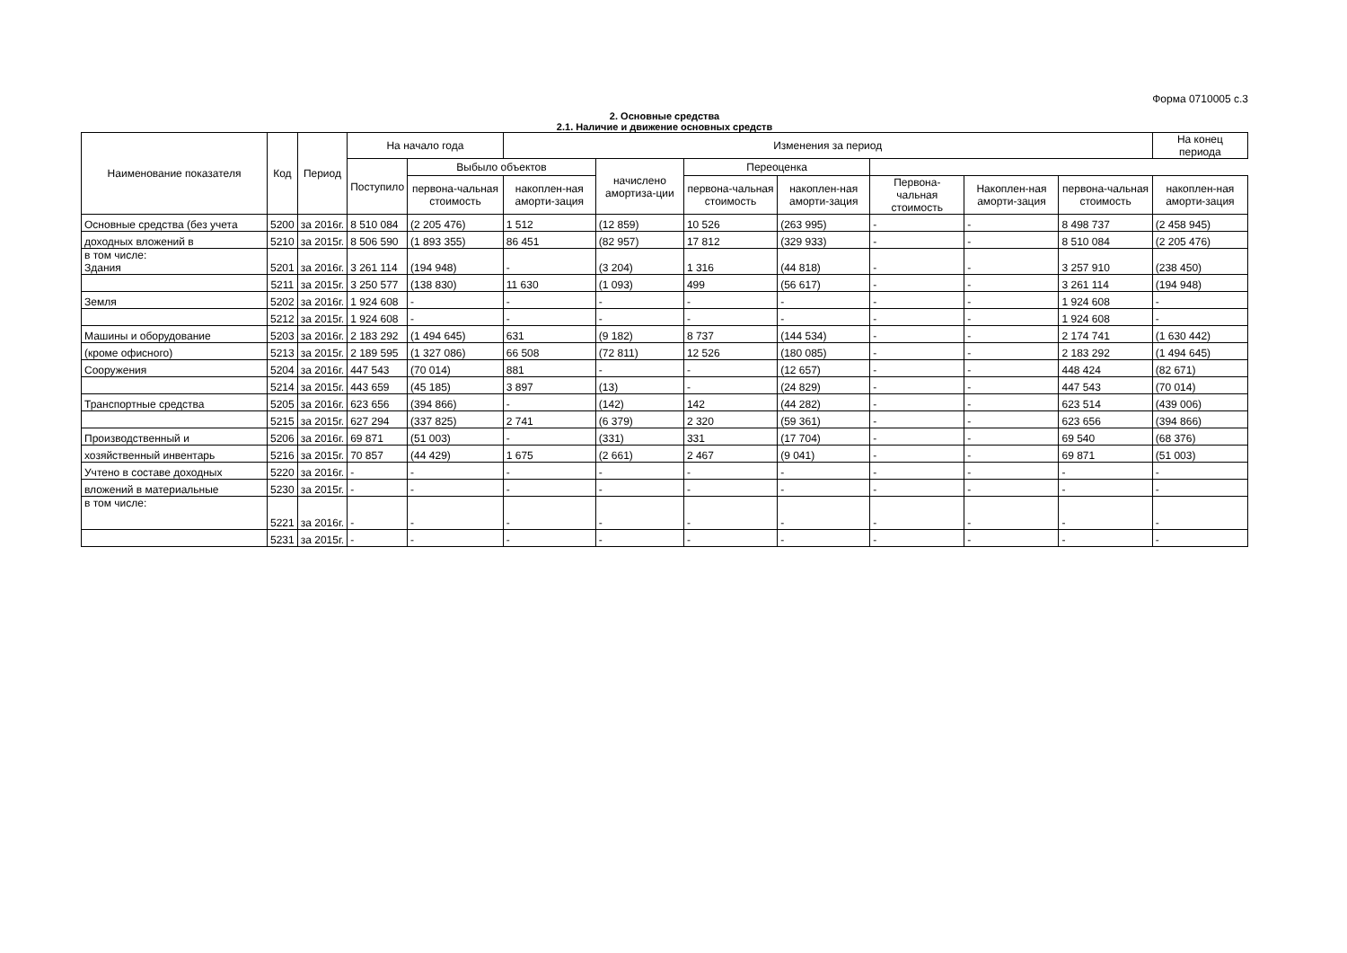Форма 0710005 с.3
2. Основные средства
2.1. Наличие и движение основных средств
| Наименование показателя | Код | Период | На начало года | | Изменения за период | | | | | | | На конец периода |
| --- | --- | --- | --- | --- | --- | --- | --- | --- | --- | --- | --- | --- |
| | | | Поступило | Выбыло объектов | | начислено амортиза-ции | Переоценка | | | | | |
| | | | | перво­на-чальная стоимость | накоплен-ная аморти-зация | | перво­на-чальная стоимость | накоплен-ная аморти-зация | Перво­на-чальная стоимость | Накоплен-ная аморти-зация | перво­на-чальная стоимость | накоплен-ная аморти-зация |
| Основные средства (без учета | 5200 | за 2016г. | 8 510 084 | (2 205 476) | 1 512 | (12 859) | 10 526 | (263 995) | - | - | 8 498 737 | (2 458 945) |
| доходных вложений в | 5210 | за 2015г. | 8 506 590 | (1 893 355) | 86 451 | (82 957) | 17 812 | (329 933) | - | - | 8 510 084 | (2 205 476) |
| в том числе: Здания | 5201 | за 2016г. | 3 261 114 | (194 948) | - | (3 204) | 1 316 | (44 818) | - | - | 3 257 910 | (238 450) |
| | 5211 | за 2015г. | 3 250 577 | (138 830) | 11 630 | (1 093) | 499 | (56 617) | - | - | 3 261 114 | (194 948) |
| Земля | 5202 | за 2016г. | 1 924 608 | - | - | - | - | - | - | - | 1 924 608 | - |
| | 5212 | за 2015г. | 1 924 608 | - | - | - | - | - | - | - | 1 924 608 | - |
| Машины и оборудование | 5203 | за 2016г. | 2 183 292 | (1 494 645) | 631 | (9 182) | 8 737 | (144 534) | - | - | 2 174 741 | (1 630 442) |
| (кроме офисного) | 5213 | за 2015г. | 2 189 595 | (1 327 086) | 66 508 | (72 811) | 12 526 | (180 085) | - | - | 2 183 292 | (1 494 645) |
| Сооружения | 5204 | за 2016г. | 447 543 | (70 014) | 881 | - | - | (12 657) | - | - | 448 424 | (82 671) |
| | 5214 | за 2015г. | 443 659 | (45 185) | 3 897 | (13) | - | (24 829) | - | - | 447 543 | (70 014) |
| Транспортные средства | 5205 | за 2016г. | 623 656 | (394 866) | - | (142) | 142 | (44 282) | - | - | 623 514 | (439 006) |
| | 5215 | за 2015г. | 627 294 | (337 825) | 2 741 | (6 379) | 2 320 | (59 361) | - | - | 623 656 | (394 866) |
| Производственный и | 5206 | за 2016г. | 69 871 | (51 003) | - | (331) | 331 | (17 704) | - | - | 69 540 | (68 376) |
| хозяйственный инвентарь | 5216 | за 2015г. | 70 857 | (44 429) | 1 675 | (2 661) | 2 467 | (9 041) | - | - | 69 871 | (51 003) |
| Учтено в составе доходных | 5220 | за 2016г. | - | - | - | - | - | - | - | - | - | - |
| вложений в материальные | 5230 | за 2015г. | - | - | - | - | - | - | - | - | - | - |
| в том числе: | 5221 | за 2016г. | - | - | - | - | - | - | - | - | - | - |
| | 5231 | за 2015г. | - | - | - | - | - | - | - | - | - | - |